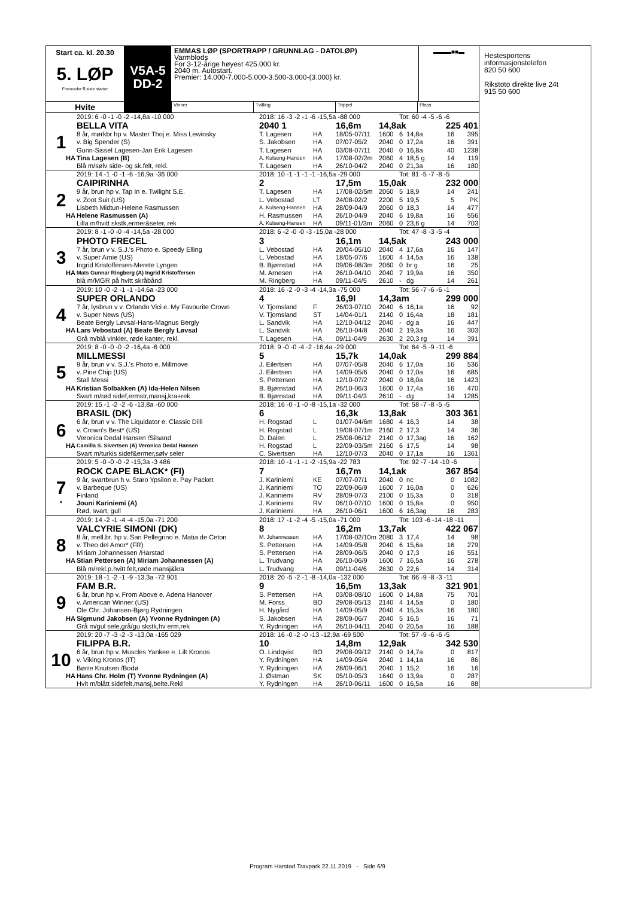Start ca. kl. 20.30
5. LØP
Formrader 5 siste starter
V5A-5
DD-2
EMMAS LØP (SPORTRAPP / GRUNNLAG - DATOLØP)
Varmblods
For 3-12-årige høyest 425.000 kr.
2040 m. Autostart.
Premier: 14.000-7.000-5.000-3.500-3.000-(3.000) kr.
▬▬▬■■▬
Hvite
Vinner Tvilling Trippel Plass
| | 2019: 6 -0 -1 -0 -2 -14,8a -10 000 | 2018: 16 -3 -2 -1 -6 -15,5a -88 000 | | | | Tot: 60 -4 -5 -6 -6 | | | |
| | BELLA VITA | 2040 1 | | 16,6m | 14,8ak | | | 225 401 | |
| 1 | 8 år, mørkbr hp v. Master Thoj e. Miss Lewinsky | T. Lagesen | HA | 18/05-07/11 | 1600 | 6 | 14,8a | 16 | 395 |
| | v. Big Spender (S) | S. Jakobsen | HA | 07/07-05/2 | 2040 | 0 | 17,2a | 16 | 391 |
| | Gunn-Sissel Lagesen-Jan Erik Lagesen | T. Lagesen | HA | 03/08-07/11 | 2040 | 0 | 16,8a | 40 | 1238 |
| HA | Tina Lagesen (B) | A. Kulseng-Hansen | HA | 17/08-02/2m | 2060 | 4 | 18,5 g | 14 | 119 |
| | Blå m/sølv side- og sk.felt, rekl. | T. Lagesen | HA | 26/10-04/2 | 2040 | 0 | 21,3a | 16 | 180 |
| | 2019: 14 -1 -0 -1 -6 -16,9a -36 000 | 2018: 10 -1 -1 -1 -1 -16,5a -29 000 | | | | Tot: 81 -5 -7 -8 -5 | | | |
| | CAIPIRINHA | 2 | | 17,5m | 15,0ak | | | 232 000 | |
| 2 | 9 år, brun hp v. Tap In e. Twilight S.E. | T. Lagesen | HA | 17/08-02/5m | 2060 | 5 | 18,9 | 14 | 241 |
| | v. Zoot Suit (US) | L. Vebostad | LT | 24/08-02/2 | 2200 | 5 | 19,5 | 5 | PK |
| | Lisbeth Midtun-Helene Rasmussen | A. Kulseng-Hansen | HA | 28/09-04/9 | 2060 | 0 | 18,3 | 14 | 477 |
| HA | Helene Rasmussen (A) | H. Rasmussen | HA | 26/10-04/9 | 2040 | 6 | 19,8a | 16 | 556 |
| | Lilla m/hvitt skstk,ermer&seler, rek | A. Kulseng-Hansen | HA | 09/11-01/3m | 2060 | 0 | 23,6 g | 14 | 703 |
| | 2019: 8 -1 -0 -0 -4 -14,5a -28 000 | 2018: 6 -2 -0 -0 -3 -15,0a -28 000 | | | | Tot: 47 -8 -3 -5 -4 | | | |
| | PHOTO FRECEL | 3 | | 16,1m | 14,5ak | | | 243 000 | |
| 3 | 7 år, brun v v. S.J.'s Photo e. Speedy Elling | L. Vebostad | HA | 20/04-05/10 | 2040 | 4 | 17,6a | 16 | 147 |
| | v. Super Arnie (US) | L. Vebostad | HA | 18/05-07/6 | 1600 | 4 | 14,5a | 16 | 138 |
| | Ingrid Kristoffersen-Merete Lyngen | B. Bjørnstad | HA | 09/06-08/3m | 2060 | 0 | br g | 16 | 25 |
| HA | Mats Gunnar Ringberg (A) Ingrid Kristoffersen | M. Arnesen | HA | 26/10-04/10 | 2040 | 7 | 19,9a | 16 | 350 |
| | blå m/MGR på hvitt skråbånd | M. Ringberg | HA | 09/11-04/5 | 2610 | - | dg | 14 | 261 |
| | 2019: 10 -0 -2 -1 -1 -14,6a -23 000 | 2018: 16 -2 -0 -3 -4 -14,3a -75 000 | | | | Tot: 56 -7 -6 -6 -1 | | | |
| | SUPER ORLANDO | 4 | | 16,9l | 14,3am | | | 299 000 | |
| 4 | 7 år, lysbrun v v. Orlando Vici e. My Favourite Crown | V. Tjomsland | F | 26/03-07/10 | 2040 | 6 | 16,1a | 16 | 92 |
| | v. Super News (US) | V. Tjomsland | ST | 14/04-01/1 | 2140 | 0 | 16,4a | 18 | 181 |
| | Beate Bergly Løvsal-Hans-Magnus Bergly | L. Sandvik | HA | 12/10-04/12 | 2040 | - | dg a | 16 | 447 |
| HA | Lars Vebostad (A) Beate Bergly Løvsal | L. Sandvik | HA | 26/10-04/8 | 2040 | 2 | 19,3a | 16 | 303 |
| | Grå m/blå vinkler, røde kanter, rekl. | T. Lagesen | HA | 09/11-04/9 | 2630 | 2 | 20,3 rg | 14 | 391 |
| | 2019: 8 -0 -0 -0 -2 -16,4a -6 000 | 2018: 9 -0 -0 -4 -2 -16,4a -29 000 | | | | Tot: 64 -5 -9 -11 -6 | | | |
| | MILLMESSI | 5 | | 15,7k | 14,0ak | | | 299 884 | |
| 5 | 9 år, brun v v. S.J.'s Photo e. Millmove | J. Eilertsen | HA | 07/07-05/8 | 2040 | 6 | 17,0a | 16 | 536 |
| | v. Pine Chip (US) | J. Eilertsen | HA | 14/09-05/6 | 2040 | 0 | 17,0a | 16 | 685 |
| | Stall Messi | S. Pettersen | HA | 12/10-07/2 | 2040 | 0 | 18,0a | 16 | 1423 |
| HA | Kristian Solbakken (A) Ida-Helen Nilsen | B. Bjørnstad | HA | 26/10-06/3 | 1600 | 0 | 17,4a | 16 | 470 |
| | Svart m/rød sidef,ermstr,mansj,kra+rek | B. Bjørnstad | HA | 09/11-04/3 | 2610 | - | dg | 14 | 1285 |
| | 2019: 15 -1 -2 -2 -6 -13,8a -60 000 | 2018: 16 -0 -1 -0 -8 -15,1a -32 000 | | | | Tot: 58 -7 -8 -5 -5 | | | |
| | BRASIL (DK) | 6 | | 16,3k | 13,8ak | | | 303 361 | |
| 6 | 6 år, brun v v. The Liquidator e. Classic Dilli | H. Rogstad | L | 01/07-04/6m | 1680 | 4 | 16,3 | 14 | 38 |
| | v. Crown's Best* (US) | H. Rogstad | L | 19/08-07/1m | 2160 | 2 | 17,3 | 14 | 36 |
| | Veronica Dedal Hansen /Silsand | D. Dalen | L | 25/08-06/12 | 2140 | 0 | 17,3ag | 16 | 162 |
| HA | Camilla S. Sivertsen (A) Veronica Dedal Hansen | H. Rogstad | L | 22/09-03/5m | 2160 | 6 | 17,5 | 14 | 98 |
| | Svart m/turkis sidef&ermer,sølv seler | C. Sivertsen | HA | 12/10-07/3 | 2040 | 0 | 17,1a | 16 | 1361 |
| | 2019: 5 -0 -0 -0 -2 -15,3a -3 486 | 2018: 10 -1 -1 -1 -2 -15,9a -22 783 | | | | Tot: 92 -7 -14 -10 -6 | | | |
| | ROCK CAPE BLACK* (FI) | 7 | | 16,7m | 14,1ak | | | 367 854 | |
| 7 | 9 år, svartbrun h v. Staro Ypsilon e. Pay Packet | J. Kariniemi | KE | 07/07-07/1 | 2040 | 0 | nc | 0 | 1082 |
| | v. Barbeque (US) | J. Kariniemi | TO | 22/09-06/9 | 1600 | 7 | 16,0a | 0 | 626 |
| | Finland | J. Kariniemi | RV | 28/09-07/3 | 2100 | 0 | 15,3a | 0 | 318 |
| * | Jouni Kariniemi (A) | J. Kariniemi | RV | 06/10-07/10 | 1600 | 0 | 15,8a | 0 | 950 |
| | Rød, svart, gull | J. Kariniemi | HA | 26/10-06/1 | 1600 | 6 | 16,3ag | 16 | 283 |
| | 2019: 14 -2 -1 -4 -4 -15,0a -71 200 | 2018: 17 -1 -2 -4 -5 -15,0a -71 000 | | | | Tot: 103 -6 -14 -18 -11 | | | |
| | VALCYRIE SIMONI (DK) | 8 | | 16,2m | 13,7ak | | | 422 067 | |
| 8 | 8 år, mell.br. hp v. San Pellegrino e. Matia de Ceton | M. Johannessen | HA | 17/08-02/10m | 2080 | 3 | 17,4 | 14 | 98 |
| | v. Theo del Amor* (FR) | S. Pettersen | HA | 14/09-05/8 | 2040 | 6 | 15,6a | 16 | 279 |
| | Miriam Johannessen /Harstad | S. Pettersen | HA | 28/09-06/5 | 2040 | 0 | 17,3 | 16 | 551 |
| HA | Stian Pettersen (A) Miriam Johannessen (A) | L. Trudvang | HA | 26/10-06/9 | 1600 | 7 | 16,5a | 16 | 278 |
| | Blå m/rekl.p.hvitt felt,røde mansj&kra | L. Trudvang | HA | 09/11-04/6 | 2630 | 0 | 22,6 | 14 | 314 |
| | 2019: 18 -1 -2 -1 -9 -13,3a -72 901 | 2018: 20 -5 -2 -1 -8 -14,0a -132 000 | | | | Tot: 66 -9 -8 -3 -11 | | | |
| | FAM B.R. | 9 | | 16,5m | 13,3ak | | | 321 901 | |
| 9 | 6 år, brun hp v. From Above e. Adena Hanover | S. Pettersen | HA | 03/08-08/10 | 1600 | 0 | 14,8a | 75 | 701 |
| | v. American Winner (US) | M. Forss | BO | 29/08-05/13 | 2140 | 4 | 14,5a | 0 | 180 |
| | Ole Chr. Johansen-Bjørg Rydningen | H. Nygård | HA | 14/09-05/9 | 2040 | 4 | 15,3a | 16 | 180 |
| HA | Sigmund Jakobsen (A) Yvonne Rydningen (A) | S. Jakobsen | HA | 28/09-06/7 | 2040 | 5 | 16,5 | 16 | 71 |
| | Grå m/gul sele,grå/gu skstk,hv erm,rek | Y. Rydningen | HA | 26/10-04/11 | 2040 | 0 | 20,5a | 16 | 188 |
| | 2019: 20 -7 -3 -2 -3 -13,0a -165 029 | 2018: 16 -0 -2 -0 -13 -12,9a -69 500 | | | | Tot: 57 -9 -6 -6 -5 | | | |
| | FILIPPA B.R. | 10 | | 14,8m | 12,9ak | | | 342 530 | |
| 10 | 6 år, brun hp v. Muscles Yankee e. Lilt Kronos | O. Lindqvist | BO | 29/08-09/12 | 2140 | 0 | 14,7a | 0 | 817 |
| | v. Viking Kronos (IT) | Y. Rydningen | HA | 14/09-05/4 | 2040 | 1 | 14,1a | 16 | 86 |
| | Børre Knutsen /Bodø | Y. Rydningen | HA | 28/09-06/1 | 2040 | 1 | 15,2 | 16 | 16 |
| HA | Hans Chr. Holm (T) Yvonne Rydningen (A) | J. Østman | SK | 05/10-05/3 | 1640 | 0 | 13,9a | 0 | 287 |
| | Hvit m/blått sidefelt,mansj,belte.Rekl | Y. Rydningen | HA | 26/10-06/11 | 1600 | 0 | 16,5a | 16 | 88 |
Hestesportens
informasjonstelefon
820 50 600
Rikstoto direkte live 24t
915 50 600
Program Harstad Travpark 22.11.2019 - Side 6/9